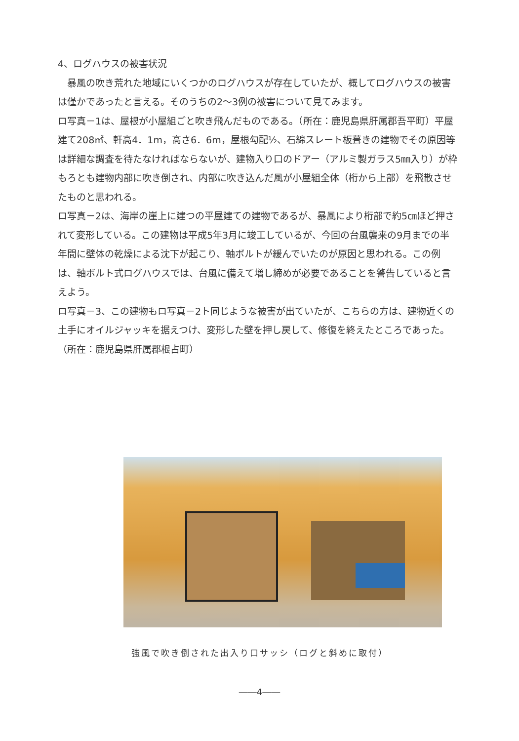4、ログハウスの被害状況
　暴風の吹き荒れた地域にいくつかのログハウスが存在していたが、概してログハウスの被害は僅かであったと言える。そのうちの2～3例の被害について見てみます。
ロ写真－1は、屋根が小屋組ごと吹き飛んだものである。（所在：鹿児島県肝属郡吾平町）平屋建て208㎡、軒高4．1m，高さ6．6m，屋根勾配½、石綿スレート板葺きの建物でその原因等は詳細な調査を待たなければならないが、建物入り口のドアー（アルミ製ガラス5㎜入り）が枠もろとも建物内部に吹き倒され、内部に吹き込んだ風が小屋組全体（桁から上部）を飛散させたものと思われる。
ロ写真－2は、海岸の崖上に建つの平屋建ての建物であるが、暴風により桁部で約5㎝ほど押されて変形している。この建物は平成5年3月に竣工しているが、今回の台風襲来の9月までの半年間に壁体の乾燥による沈下が起こり、軸ボルトが緩んでいたのが原因と思われる。この例は、軸ボルト式ログハウスでは、台風に備えて増し締めが必要であることを警告していると言えよう。
ロ写真－3、この建物もロ写真－2ト同じような被害が出ていたが、こちらの方は、建物近くの土手にオイルジャッキを据えつけ、変形した壁を押し戻して、修復を終えたところであった。（所在：鹿児島県肝属郡根占町）
強風で吹き倒された出入り口サッシ（ログと斜めに取付）
――4――